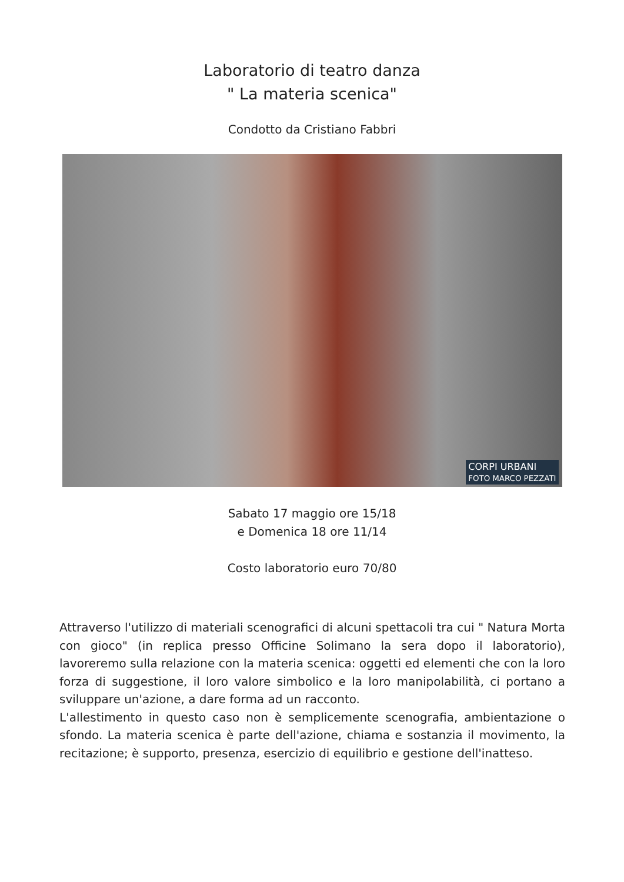Laboratorio di teatro danza
" La materia scenica"
Condotto da Cristiano Fabbri
CORPI URBANI
FOTO MARCO PEZZATI
Sabato 17 maggio ore 15/18
e Domenica 18 ore 11/14
Costo laboratorio euro 70/80
Attraverso l'utilizzo di materiali scenografici di alcuni spettacoli tra cui " Natura Morta con gioco" (in replica presso Officine Solimano la sera dopo il laboratorio), lavoreremo sulla relazione con la materia scenica: oggetti ed elementi che con la loro forza di suggestione, il loro valore simbolico e la loro manipolabilità, ci portano a sviluppare un'azione, a dare forma ad un racconto.
L'allestimento in questo caso non è semplicemente scenografia, ambientazione o sfondo. La materia scenica è parte dell'azione, chiama e sostanzia il movimento, la recitazione; è supporto, presenza, esercizio di equilibrio e gestione dell'inatteso.